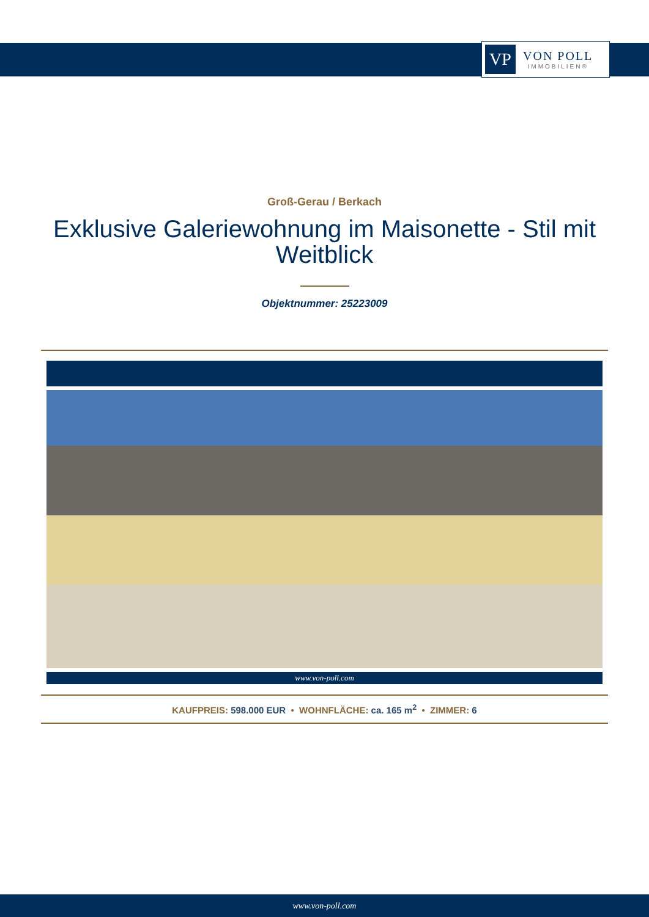VP
VON POLL
IMMOBILIEN®
Groß-Gerau / Berkach
Exklusive Galeriewohnung im Maisonette - Stil mit Weitblick
Objektnummer: 25223009
www.von-poll.com
KAUFPREIS: 598.000 EUR • WOHNFLÄCHE: ca. 165 m<sup>2</sup> • ZIMMER: 6
www.von-poll.com